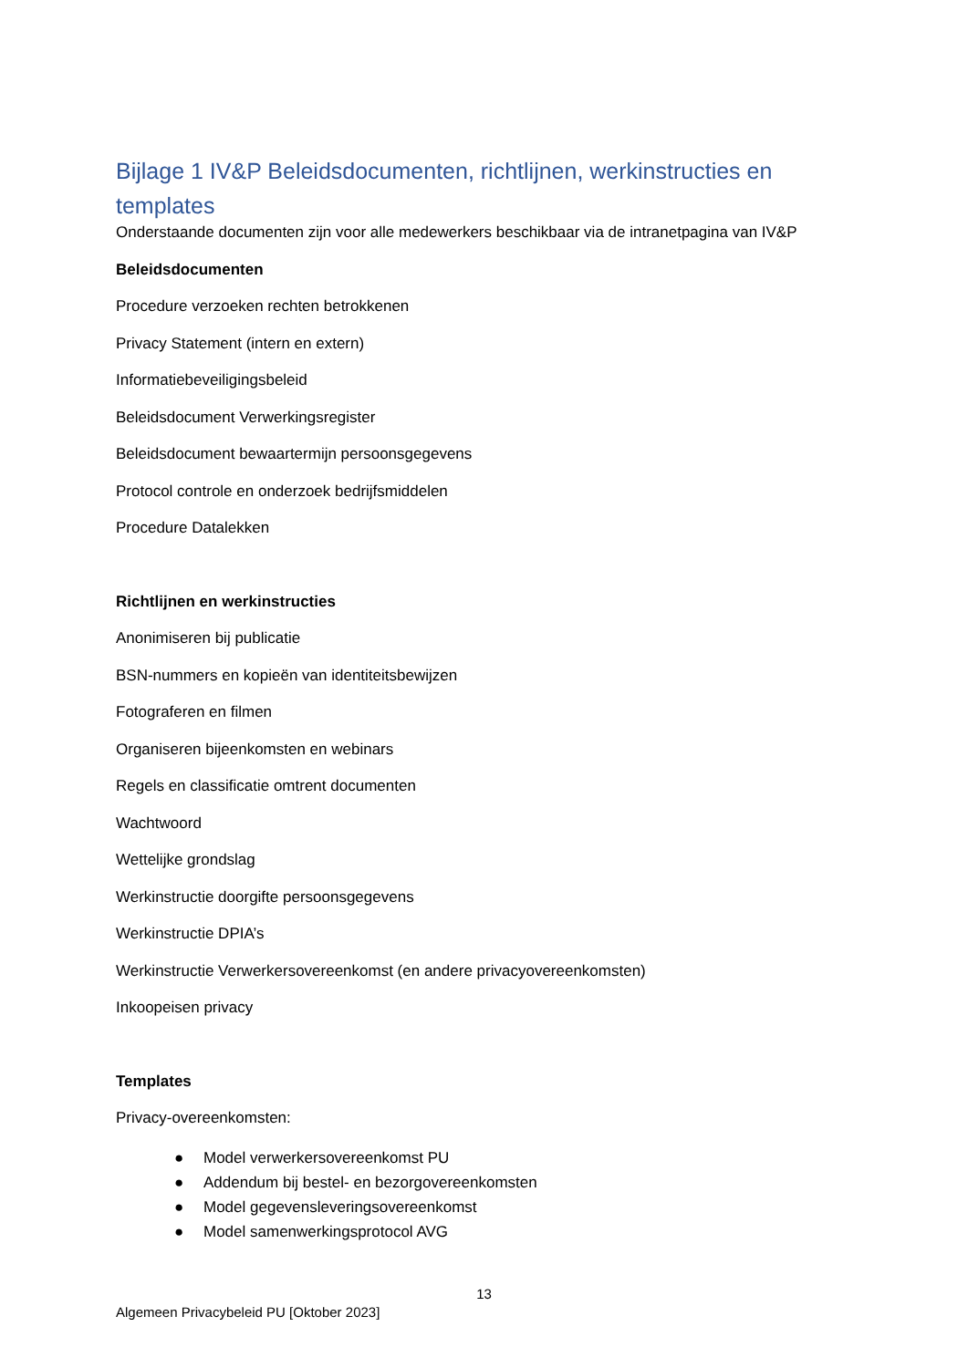Bijlage 1 IV&P Beleidsdocumenten, richtlijnen, werkinstructies en templates
Onderstaande documenten zijn voor alle medewerkers beschikbaar via de intranetpagina van IV&P
Beleidsdocumenten
Procedure verzoeken rechten betrokkenen
Privacy Statement (intern en extern)
Informatiebeveiligingsbeleid
Beleidsdocument Verwerkingsregister
Beleidsdocument bewaartermijn persoonsgegevens
Protocol controle en onderzoek bedrijfsmiddelen
Procedure Datalekken
Richtlijnen en werkinstructies
Anonimiseren bij publicatie
BSN-nummers en kopieën van identiteitsbewijzen
Fotograferen en filmen
Organiseren bijeenkomsten en webinars
Regels en classificatie omtrent documenten
Wachtwoord
Wettelijke grondslag
Werkinstructie doorgifte persoonsgegevens
Werkinstructie DPIA’s
Werkinstructie Verwerkersovereenkomst (en andere privacyovereenkomsten)
Inkoopeisen privacy
Templates
Privacy-overeenkomsten:
● Model verwerkersovereenkomst PU
● Addendum bij bestel- en bezorgovereenkomsten
● Model gegevensleveringsovereenkomst
● Model samenwerkingsprotocol AVG
13
Algemeen Privacybeleid PU [Oktober 2023]